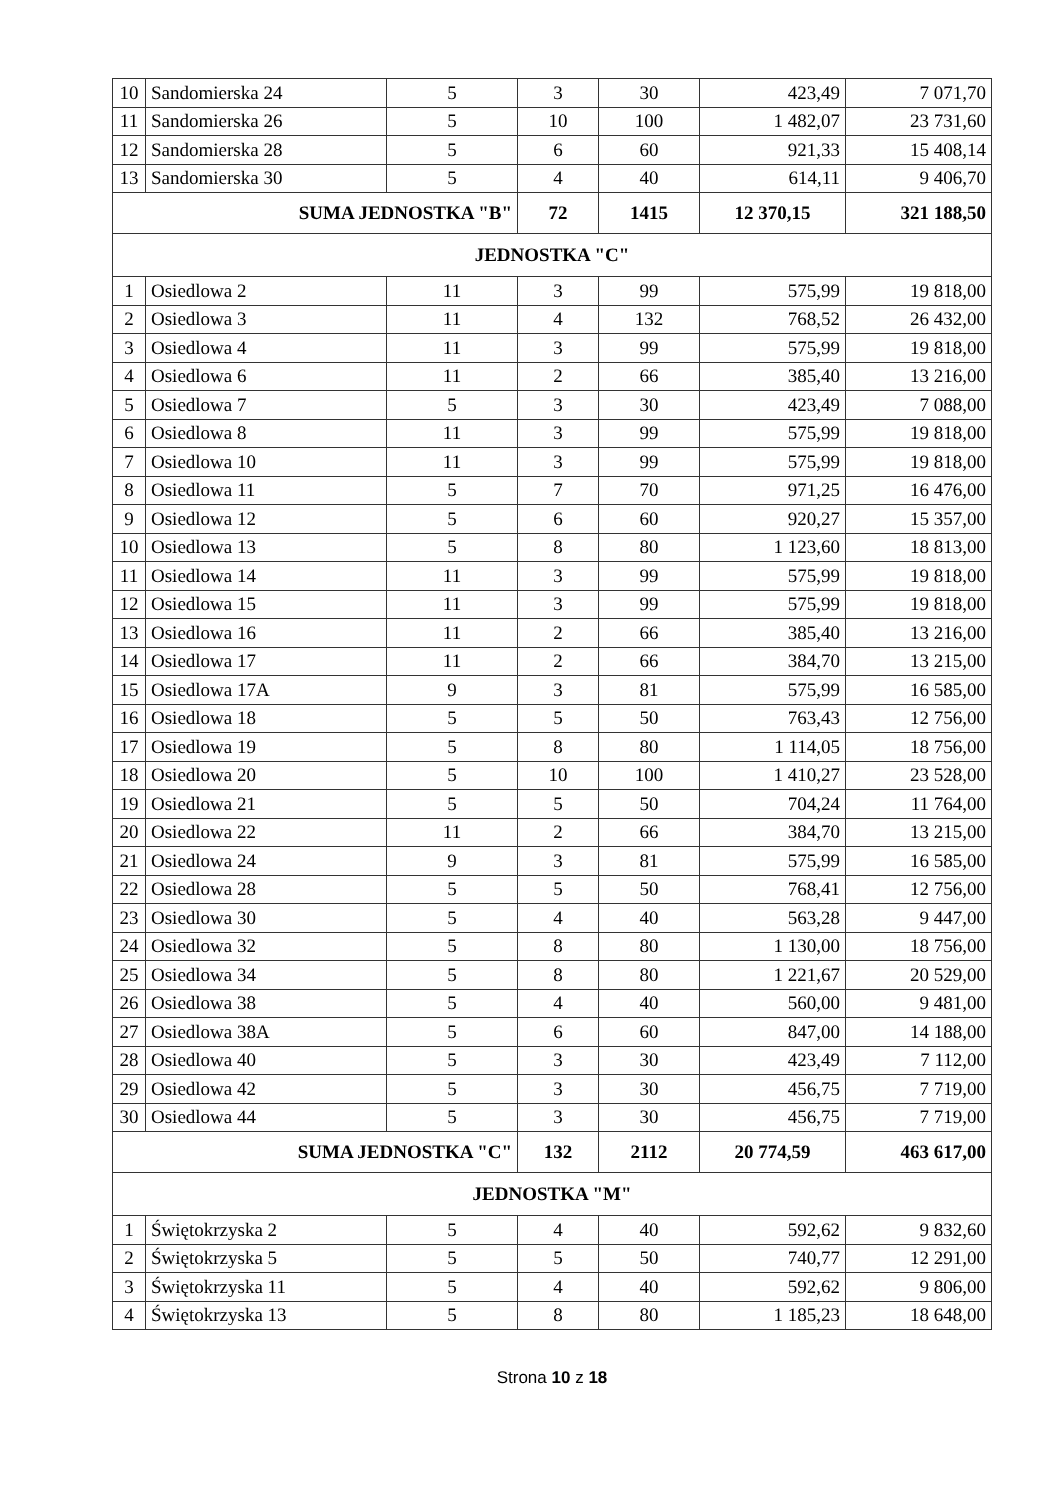| 10 | Sandomierska 24 | 5 | 3 | 30 | 423,49 | 7 071,70 |
| 11 | Sandomierska 26 | 5 | 10 | 100 | 1 482,07 | 23 731,60 |
| 12 | Sandomierska 28 | 5 | 6 | 60 | 921,33 | 15 408,14 |
| 13 | Sandomierska 30 | 5 | 4 | 40 | 614,11 | 9 406,70 |
| SUMA JEDNOSTKA "B" | | | 72 | 1415 | 12 370,15 | 321 188,50 |
| JEDNOSTKA "C" | | | | | | |
| 1 | Osiedlowa 2 | 11 | 3 | 99 | 575,99 | 19 818,00 |
| 2 | Osiedlowa 3 | 11 | 4 | 132 | 768,52 | 26 432,00 |
| 3 | Osiedlowa 4 | 11 | 3 | 99 | 575,99 | 19 818,00 |
| 4 | Osiedlowa 6 | 11 | 2 | 66 | 385,40 | 13 216,00 |
| 5 | Osiedlowa 7 | 5 | 3 | 30 | 423,49 | 7 088,00 |
| 6 | Osiedlowa 8 | 11 | 3 | 99 | 575,99 | 19 818,00 |
| 7 | Osiedlowa 10 | 11 | 3 | 99 | 575,99 | 19 818,00 |
| 8 | Osiedlowa 11 | 5 | 7 | 70 | 971,25 | 16 476,00 |
| 9 | Osiedlowa 12 | 5 | 6 | 60 | 920,27 | 15 357,00 |
| 10 | Osiedlowa 13 | 5 | 8 | 80 | 1 123,60 | 18 813,00 |
| 11 | Osiedlowa 14 | 11 | 3 | 99 | 575,99 | 19 818,00 |
| 12 | Osiedlowa 15 | 11 | 3 | 99 | 575,99 | 19 818,00 |
| 13 | Osiedlowa 16 | 11 | 2 | 66 | 385,40 | 13 216,00 |
| 14 | Osiedlowa 17 | 11 | 2 | 66 | 384,70 | 13 215,00 |
| 15 | Osiedlowa 17A | 9 | 3 | 81 | 575,99 | 16 585,00 |
| 16 | Osiedlowa 18 | 5 | 5 | 50 | 763,43 | 12 756,00 |
| 17 | Osiedlowa 19 | 5 | 8 | 80 | 1 114,05 | 18 756,00 |
| 18 | Osiedlowa 20 | 5 | 10 | 100 | 1 410,27 | 23 528,00 |
| 19 | Osiedlowa 21 | 5 | 5 | 50 | 704,24 | 11 764,00 |
| 20 | Osiedlowa 22 | 11 | 2 | 66 | 384,70 | 13 215,00 |
| 21 | Osiedlowa 24 | 9 | 3 | 81 | 575,99 | 16 585,00 |
| 22 | Osiedlowa 28 | 5 | 5 | 50 | 768,41 | 12 756,00 |
| 23 | Osiedlowa 30 | 5 | 4 | 40 | 563,28 | 9 447,00 |
| 24 | Osiedlowa 32 | 5 | 8 | 80 | 1 130,00 | 18 756,00 |
| 25 | Osiedlowa 34 | 5 | 8 | 80 | 1 221,67 | 20 529,00 |
| 26 | Osiedlowa 38 | 5 | 4 | 40 | 560,00 | 9 481,00 |
| 27 | Osiedlowa 38A | 5 | 6 | 60 | 847,00 | 14 188,00 |
| 28 | Osiedlowa 40 | 5 | 3 | 30 | 423,49 | 7 112,00 |
| 29 | Osiedlowa 42 | 5 | 3 | 30 | 456,75 | 7 719,00 |
| 30 | Osiedlowa 44 | 5 | 3 | 30 | 456,75 | 7 719,00 |
| SUMA JEDNOSTKA "C" | | | 132 | 2112 | 20 774,59 | 463 617,00 |
| JEDNOSTKA "M" | | | | | | |
| 1 | Świętokrzyska 2 | 5 | 4 | 40 | 592,62 | 9 832,60 |
| 2 | Świętokrzyska 5 | 5 | 5 | 50 | 740,77 | 12 291,00 |
| 3 | Świętokrzyska 11 | 5 | 4 | 40 | 592,62 | 9 806,00 |
| 4 | Świętokrzyska 13 | 5 | 8 | 80 | 1 185,23 | 18 648,00 |
Strona 10 z 18